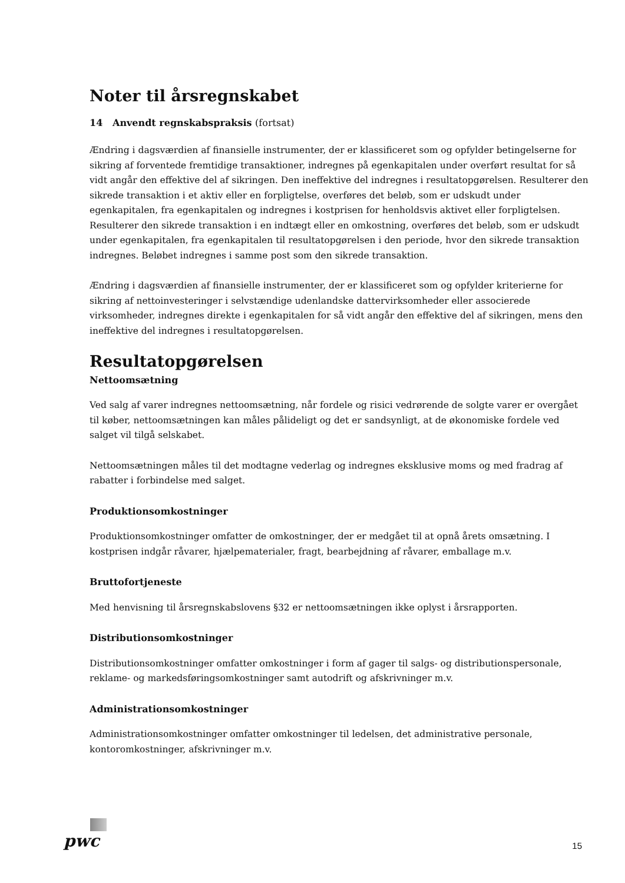Noter til årsregnskabet
14 Anvendt regnskabspraksis (fortsat)
Ændring i dagsværdien af finansielle instrumenter, der er klassificeret som og opfylder betingelserne for sikring af forventede fremtidige transaktioner, indregnes på egenkapitalen under overført resultat for så vidt angår den effektive del af sikringen. Den ineffektive del indregnes i resultatopgørelsen. Resulterer den sikrede transaktion i et aktiv eller en forpligtelse, overføres det beløb, som er udskudt under egenkapitalen, fra egenkapitalen og indregnes i kostprisen for henholdsvis aktivet eller forpligtelsen. Resulterer den sikrede transaktion i en indtægt eller en omkostning, overføres det beløb, som er udskudt under egenkapitalen, fra egenkapitalen til resultatopgørelsen i den periode, hvor den sikrede transaktion indregnes. Beløbet indregnes i samme post som den sikrede transaktion.
Ændring i dagsværdien af finansielle instrumenter, der er klassificeret som og opfylder kriterierne for sikring af nettoinvesteringer i selvstændige udenlandske dattervirksomheder eller associerede virksomheder, indregnes direkte i egenkapitalen for så vidt angår den effektive del af sikringen, mens den ineffektive del indregnes i resultatopgørelsen.
Resultatopgørelsen
Nettoomsætning
Ved salg af varer indregnes nettoomsætning, når fordele og risici vedrørende de solgte varer er overgået til køber, nettoomsætningen kan måles pålideligt og det er sandsynligt, at de økonomiske fordele ved salget vil tilgå selskabet.
Nettoomsætningen måles til det modtagne vederlag og indregnes eksklusive moms og med fradrag af rabatter i forbindelse med salget.
Produktionsomkostninger
Produktionsomkostninger omfatter de omkostninger, der er medgået til at opnå årets omsætning. I kostprisen indgår råvarer, hjælpematerialer, fragt, bearbejdning af råvarer, emballage m.v.
Bruttofortjeneste
Med henvisning til årsregnskabslovens §32 er nettoomsætningen ikke oplyst i årsrapporten.
Distributionsomkostninger
Distributionsomkostninger omfatter omkostninger i form af gager til salgs- og distributionspersonale, reklame- og markedsføringsomkostninger samt autodrift og afskrivninger m.v.
Administrationsomkostninger
Administrationsomkostninger omfatter omkostninger til ledelsen, det administrative personale, kontoromkostninger, afskrivninger m.v.
pwc
15